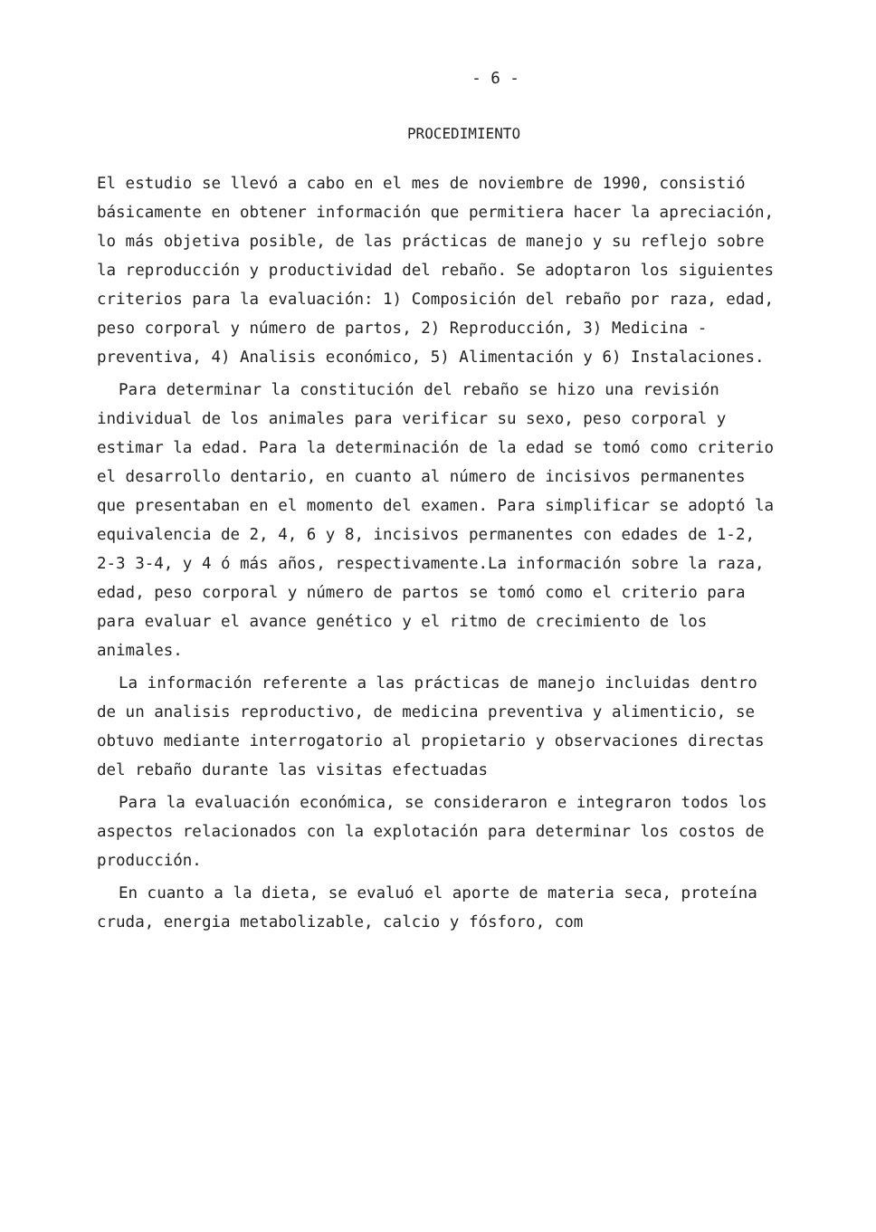- 6 -
PROCEDIMIENTO
El estudio se llevó a cabo en el mes de noviembre de 1990, consistió básicamente en obtener información que permitiera hacer la apreciación, lo más objetiva posible, de las prácticas de manejo y su reflejo sobre la reproducción y productividad del rebaño. Se adoptaron los siguientes criterios para la evaluación: 1) Composición del rebaño por raza, edad, peso corporal y número de partos, 2) Reproducción, 3) Medicina - preventiva, 4) Analisis económico, 5) Alimentación y 6) Instalaciones.
Para determinar la constitución del rebaño se hizo una revisión individual de los animales para verificar su sexo, peso corporal y estimar la edad. Para la determinación de la edad se tomó como criterio el desarrollo dentario, en cuanto al número de incisivos permanentes que presentaban en el momento del examen. Para simplificar se adoptó la equivalencia de 2, 4, 6 y 8, incisivos permanentes con edades de 1-2, 2-3 3-4, y 4 ó más años, respectivamente.La información sobre la raza, edad, peso corporal y número de partos se tomó como el criterio para para evaluar el avance genético y el ritmo de crecimiento de los animales.
La información referente a las prácticas de manejo incluidas dentro de un analisis reproductivo, de medicina preventiva y alimenticio, se obtuvo mediante interrogatorio al propietario y observaciones directas del rebaño durante las visitas efectuadas
Para la evaluación económica, se consideraron e integraron todos los aspectos relacionados con la explotación para determinar los costos de producción.
En cuanto a la dieta, se evaluó el aporte de materia seca, proteína cruda, energia metabolizable, calcio y fósforo, com